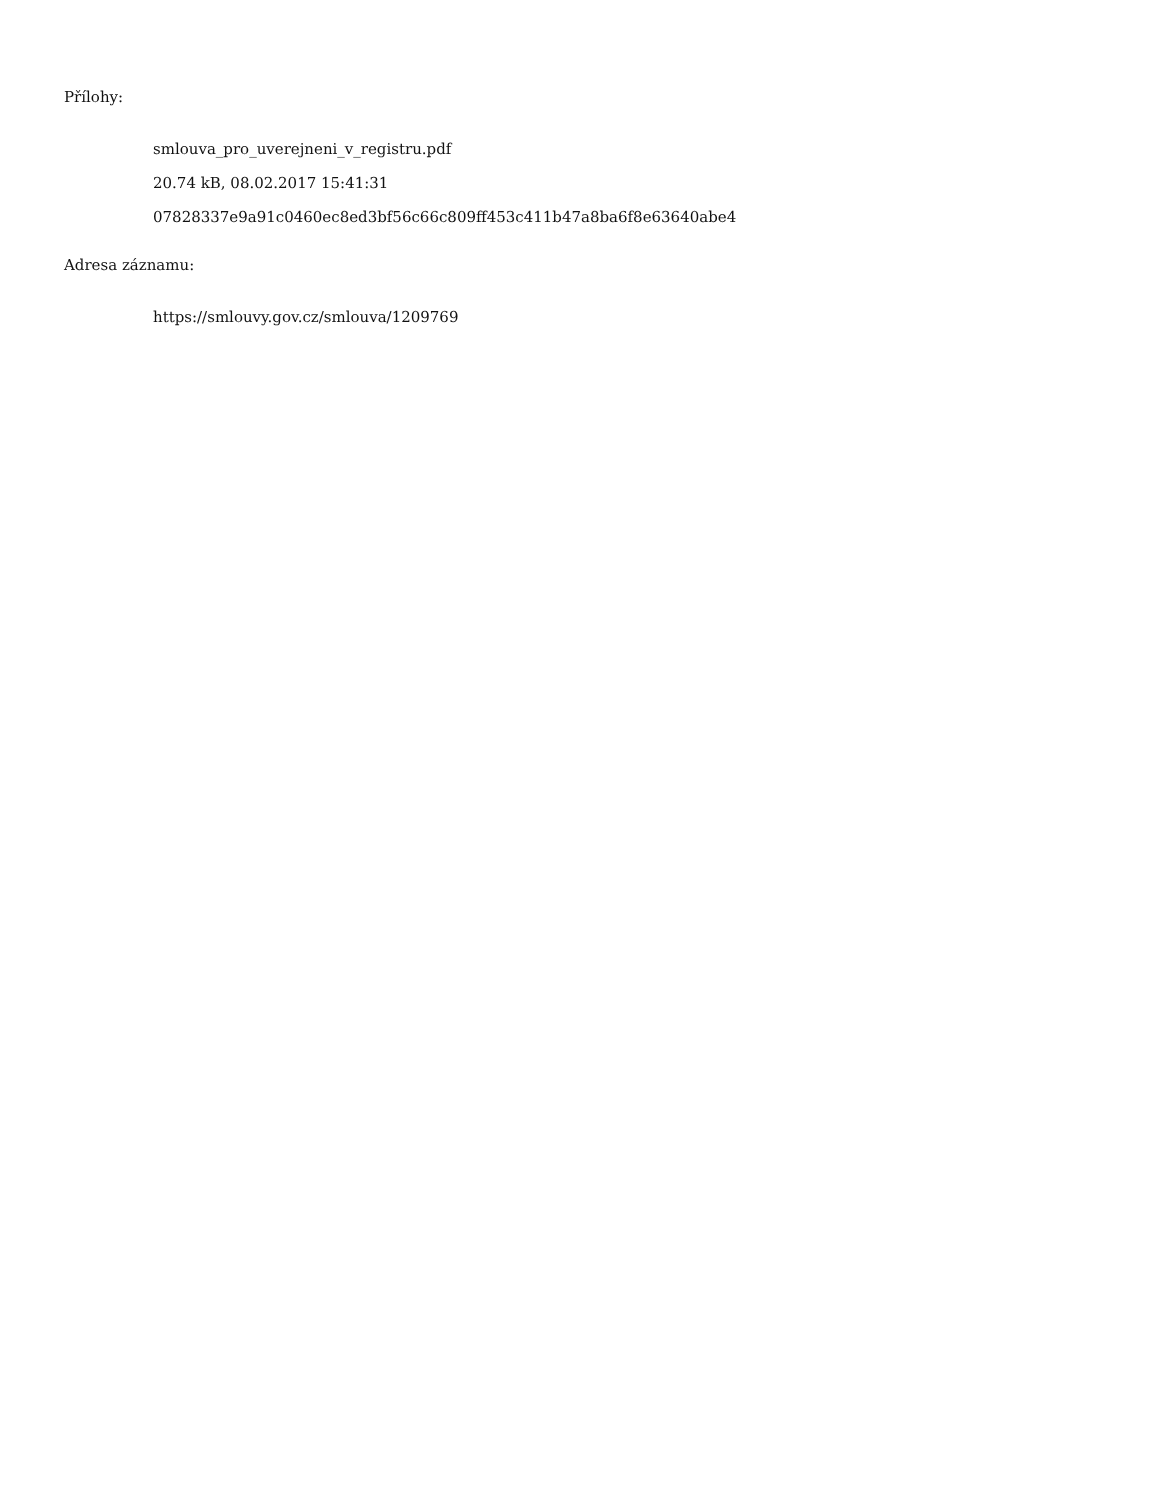Přílohy:
smlouva_pro_uverejneni_v_registru.pdf
20.74 kB, 08.02.2017 15:41:31
07828337e9a91c0460ec8ed3bf56c66c809ff453c411b47a8ba6f8e63640abe4
Adresa záznamu:
https://smlouvy.gov.cz/smlouva/1209769